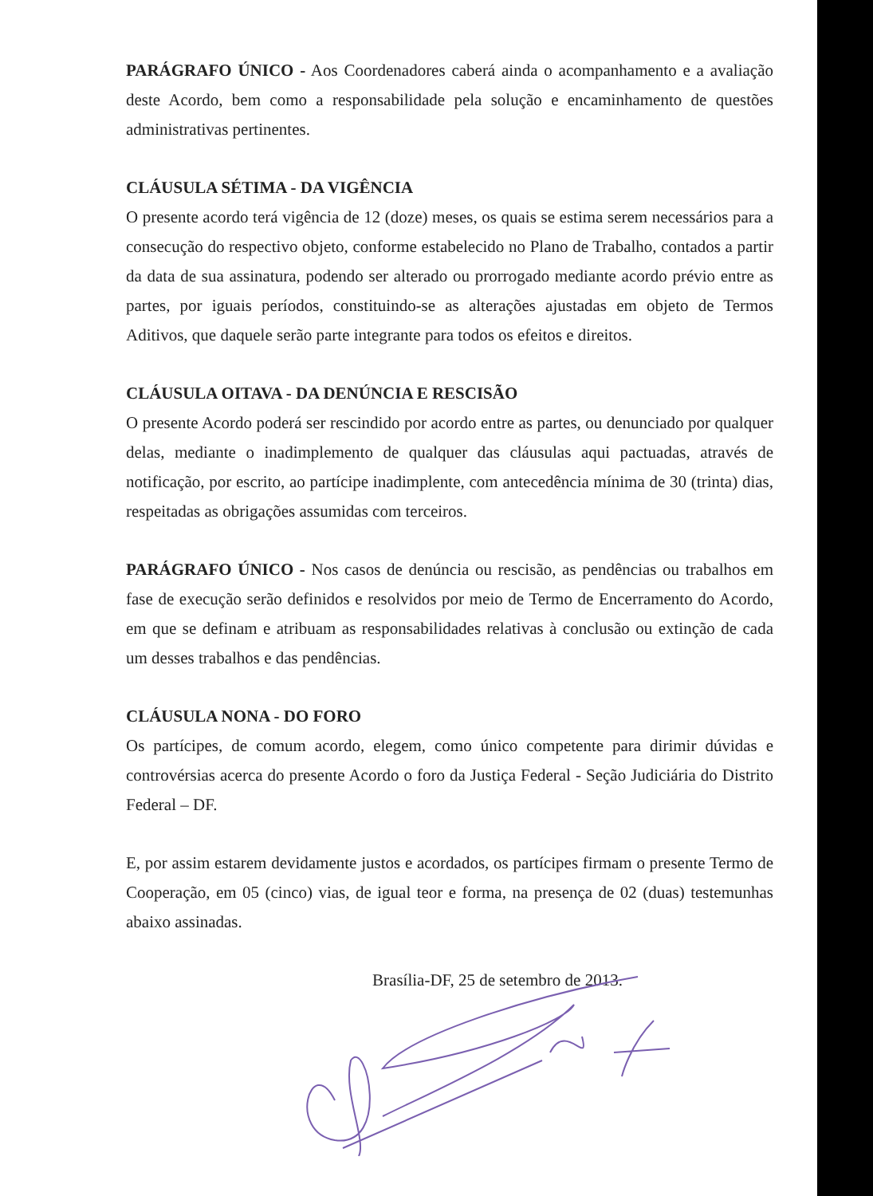PARÁGRAFO ÚNICO - Aos Coordenadores caberá ainda o acompanhamento e a avaliação deste Acordo, bem como a responsabilidade pela solução e encaminhamento de questões administrativas pertinentes.
CLÁUSULA SÉTIMA - DA VIGÊNCIA
O presente acordo terá vigência de 12 (doze) meses, os quais se estima serem necessários para a consecução do respectivo objeto, conforme estabelecido no Plano de Trabalho, contados a partir da data de sua assinatura, podendo ser alterado ou prorrogado mediante acordo prévio entre as partes, por iguais períodos, constituindo-se as alterações ajustadas em objeto de Termos Aditivos, que daquele serão parte integrante para todos os efeitos e direitos.
CLÁUSULA OITAVA - DA DENÚNCIA E RESCISÃO
O presente Acordo poderá ser rescindido por acordo entre as partes, ou denunciado por qualquer delas, mediante o inadimplemento de qualquer das cláusulas aqui pactuadas, através de notificação, por escrito, ao partícipe inadimplente, com antecedência mínima de 30 (trinta) dias, respeitadas as obrigações assumidas com terceiros.
PARÁGRAFO ÚNICO - Nos casos de denúncia ou rescisão, as pendências ou trabalhos em fase de execução serão definidos e resolvidos por meio de Termo de Encerramento do Acordo, em que se definam e atribuam as responsabilidades relativas à conclusão ou extinção de cada um desses trabalhos e das pendências.
CLÁUSULA NONA - DO FORO
Os partícipes, de comum acordo, elegem, como único competente para dirimir dúvidas e controvérsias acerca do presente Acordo o foro da Justiça Federal - Seção Judiciária do Distrito Federal – DF.
E, por assim estarem devidamente justos e acordados, os partícipes firmam o presente Termo de Cooperação, em 05 (cinco) vias, de igual teor e forma, na presença de 02 (duas) testemunhas abaixo assinadas.
Brasília-DF, 25 de setembro de 2013.